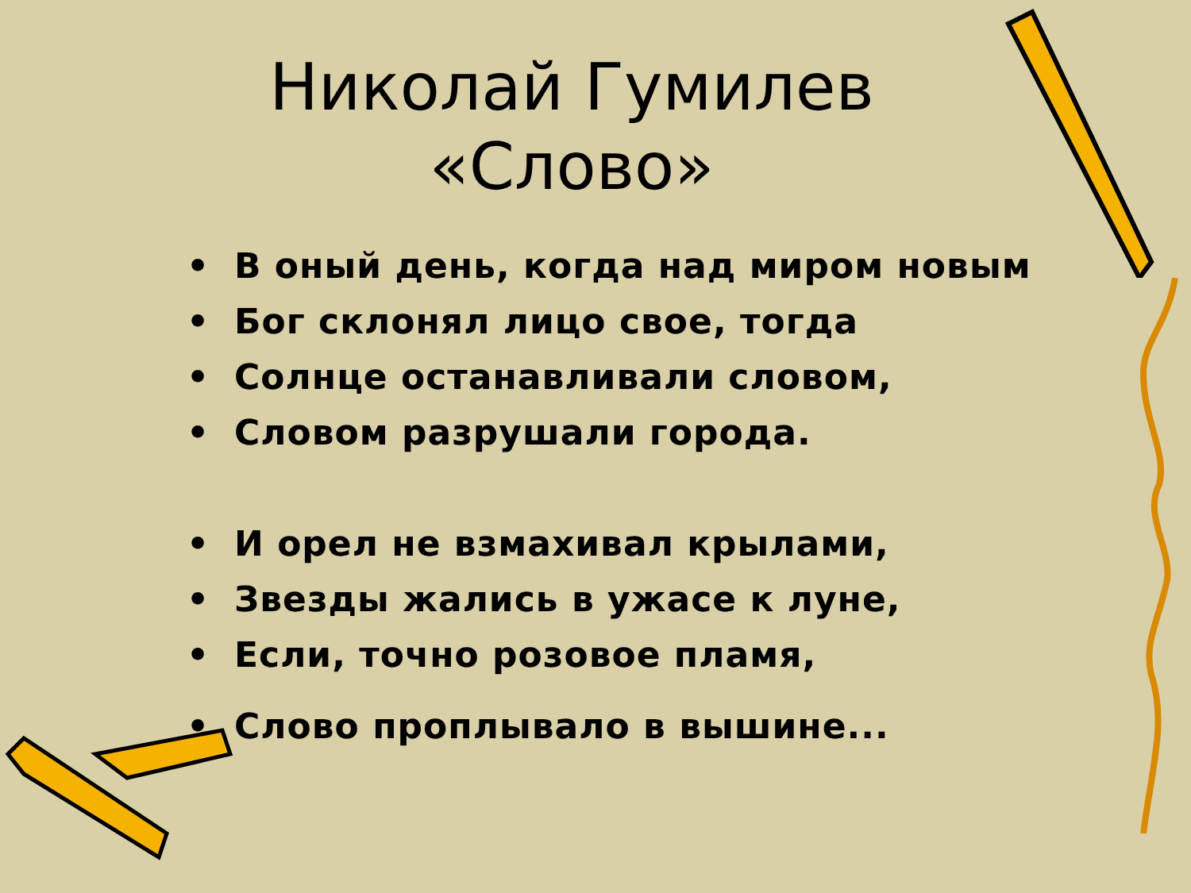Николай Гумилев
«Слово»
• В оный день, когда над миром новым
• Бог склонял лицо свое, тогда
• Солнце останавливали словом,
• Словом разрушали города.
• И орел не взмахивал крылами,
• Звезды жались в ужасе к луне,
• Если, точно розовое пламя,
• Слово проплывало в вышине...